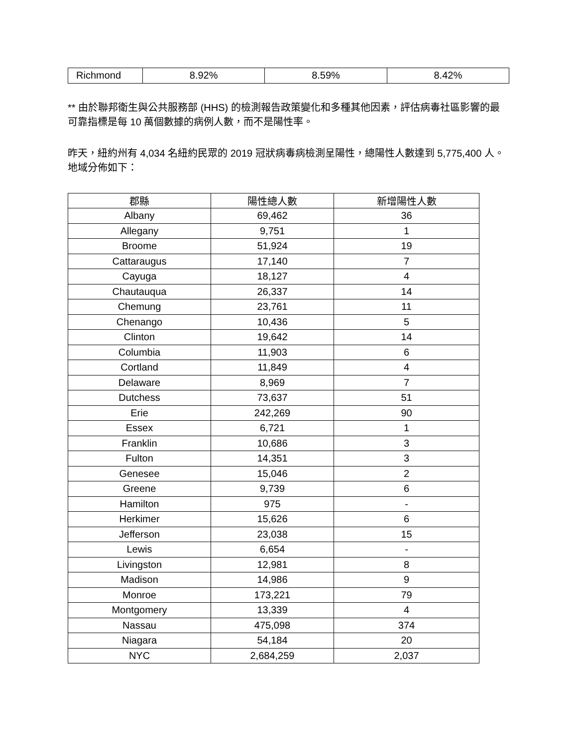| Richmond | 8.92% | 8.59% | 8.42% |
** 由於聯邦衛生與公共服務部 (HHS) 的檢測報告政策變化和多種其他因素，評估病毒社區影響的最可靠指標是每 10 萬個數據的病例人數，而不是陽性率。
昨天，紐約州有 4,034 名紐約民眾的 2019 冠狀病毒病檢測呈陽性，總陽性人數達到 5,775,400 人。地域分佈如下：
| 郡縣 | 陽性總人數 | 新增陽性人數 |
| --- | --- | --- |
| Albany | 69,462 | 36 |
| Allegany | 9,751 | 1 |
| Broome | 51,924 | 19 |
| Cattaraugus | 17,140 | 7 |
| Cayuga | 18,127 | 4 |
| Chautauqua | 26,337 | 14 |
| Chemung | 23,761 | 11 |
| Chenango | 10,436 | 5 |
| Clinton | 19,642 | 14 |
| Columbia | 11,903 | 6 |
| Cortland | 11,849 | 4 |
| Delaware | 8,969 | 7 |
| Dutchess | 73,637 | 51 |
| Erie | 242,269 | 90 |
| Essex | 6,721 | 1 |
| Franklin | 10,686 | 3 |
| Fulton | 14,351 | 3 |
| Genesee | 15,046 | 2 |
| Greene | 9,739 | 6 |
| Hamilton | 975 | - |
| Herkimer | 15,626 | 6 |
| Jefferson | 23,038 | 15 |
| Lewis | 6,654 | - |
| Livingston | 12,981 | 8 |
| Madison | 14,986 | 9 |
| Monroe | 173,221 | 79 |
| Montgomery | 13,339 | 4 |
| Nassau | 475,098 | 374 |
| Niagara | 54,184 | 20 |
| NYC | 2,684,259 | 2,037 |